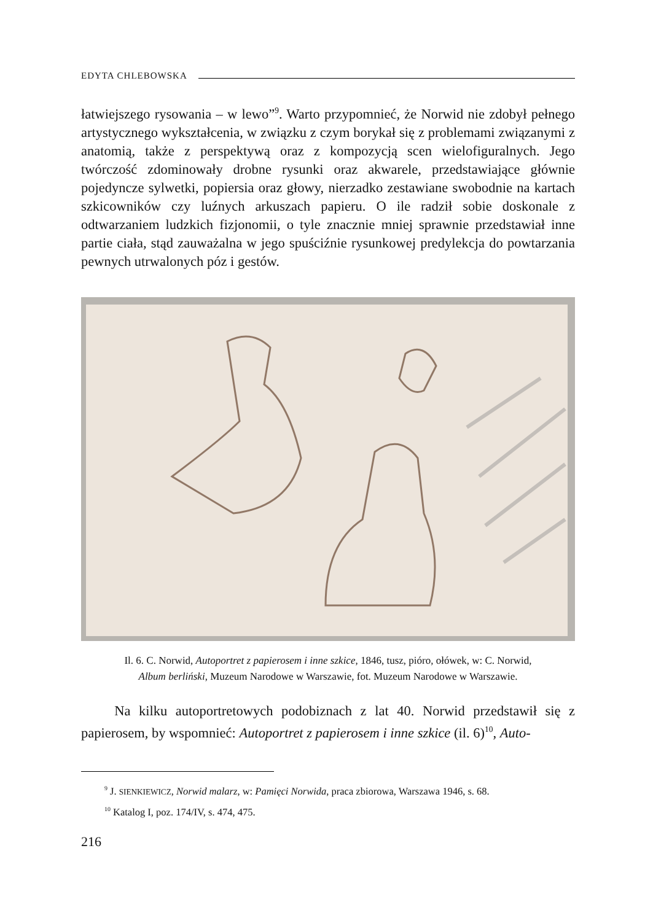EDYTA CHLEBOWSKA
łatwiejszego rysowania – w lewo”<sup>9</sup>. Warto przypomnieć, że Norwid nie zdobył pełnego artystycznego wykształcenia, w związku z czym borykał się z problemami związanymi z anatomią, także z perspektywą oraz z kompozycją scen wielofiguralnych. Jego twórczość zdominowały drobne rysunki oraz akwarele, przedstawiające głównie pojedyncze sylwetki, popiersia oraz głowy, nierzadko zestawiane swobodnie na kartach szkicowników czy luźnych arkuszach papieru. O ile radził sobie doskonale z odtwarzaniem ludzkich fizjonomii, o tyle znacznie mniej sprawnie przedstawiał inne partie ciała, stąd zauważalna w jego spuściźnie rysunkowej predylekcja do powtarzania pewnych utrwalonych póz i gestów.
Il. 6. C. Norwid, Autoportret z papierosem i inne szkice, 1846, tusz, pióro, ołówek, w: C. Norwid,
Album berliński, Muzeum Narodowe w Warszawie, fot. Muzeum Narodowe w Warszawie.
Na kilku autoportretowych podobiznach z lat 40. Norwid przedstawił się z papierosem, by wspomnieć: Autoportret z papierosem i inne szkice (il. 6)<sup>10</sup>, Auto-
<sup>9</sup> J. SIENKIEWICZ, Norwid malarz, w: Pamięci Norwida, praca zbiorowa, Warszawa 1946, s. 68.
<sup>10</sup> Katalog I, poz. 174/IV, s. 474, 475.
216